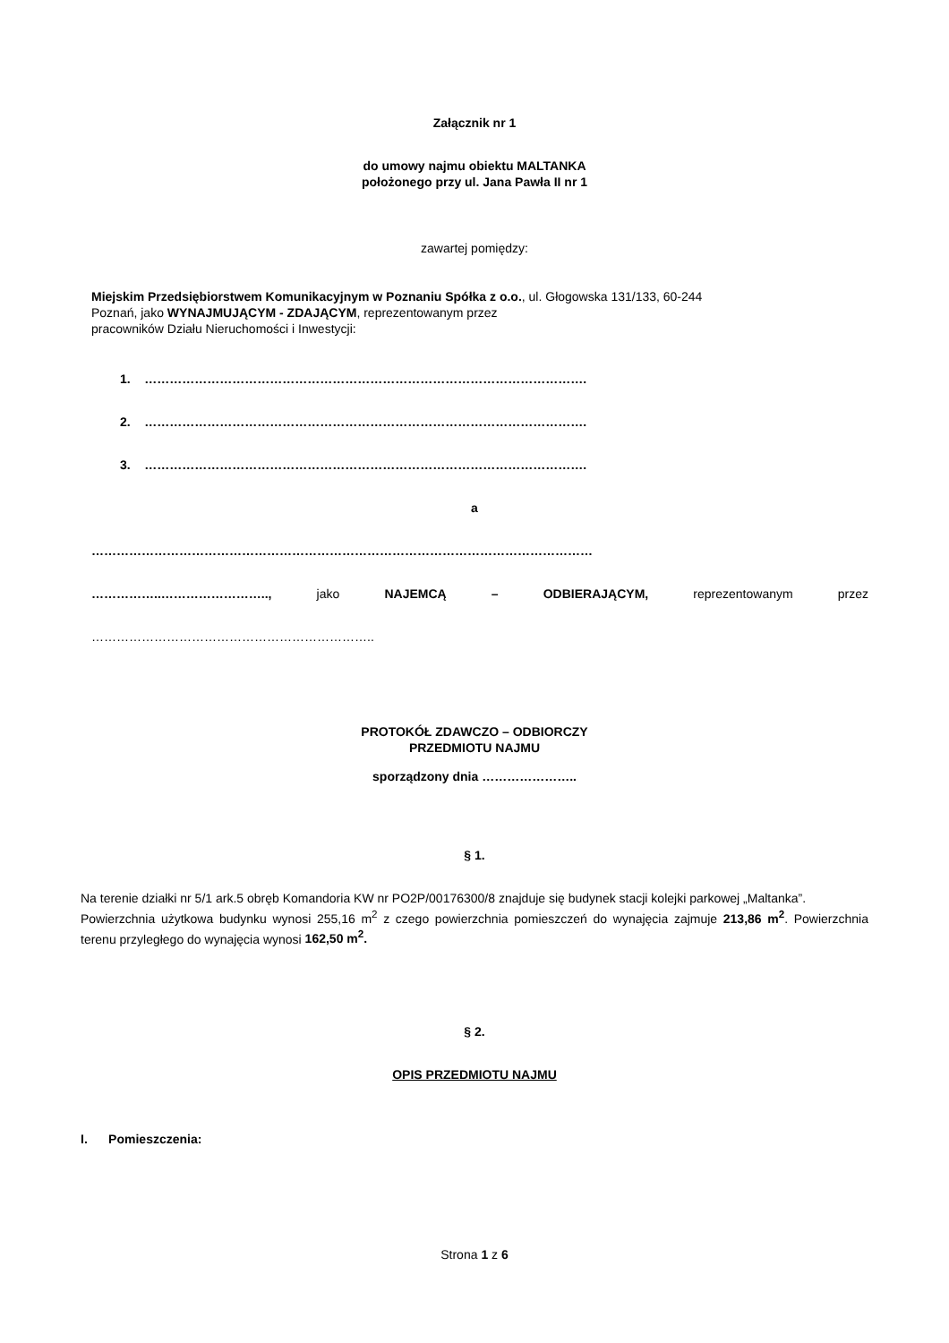Załącznik nr 1
do umowy najmu obiektu MALTANKA
położonego przy ul. Jana Pawła II nr 1
zawartej pomiędzy:
Miejskim Przedsiębiorstwem Komunikacyjnym w Poznaniu Spółka z o.o., ul. Głogowska 131/133, 60-244
Poznań, jako WYNAJMUJĄCYM - ZDAJĄCYM, reprezentowanym przez
pracowników Działu Nieruchomości i Inwestycji:
1. …………………………………………………………………………………………….
2. …………………………………………………………………………………………….
3. …………………………………………………………………………………………….
a
…………………………………………………………………………………………………………
……………..…………………….., jako NAJEMCĄ – ODBIERAJĄCYM, reprezentowanym przez
…………………………………………………………..
PROTOKÓŁ ZDAWCZO – ODBIORCZY
PRZEDMIOTU NAJMU
sporządzony dnia …………………..
§ 1.
Na terenie działki nr 5/1 ark.5 obręb Komandoria KW nr PO2P/00176300/8 znajduje się budynek stacji kolejki parkowej „Maltanka”.
Powierzchnia użytkowa budynku wynosi 255,16 m<sup>2</sup> z czego powierzchnia pomieszczeń do wynajęcia zajmuje 213,86 m<sup>2</sup>. Powierzchnia terenu przyległego do wynajęcia wynosi 162,50 m<sup>2</sup>.
§ 2.
OPIS PRZEDMIOTU NAJMU
I. Pomieszczenia:
Strona 1 z 6